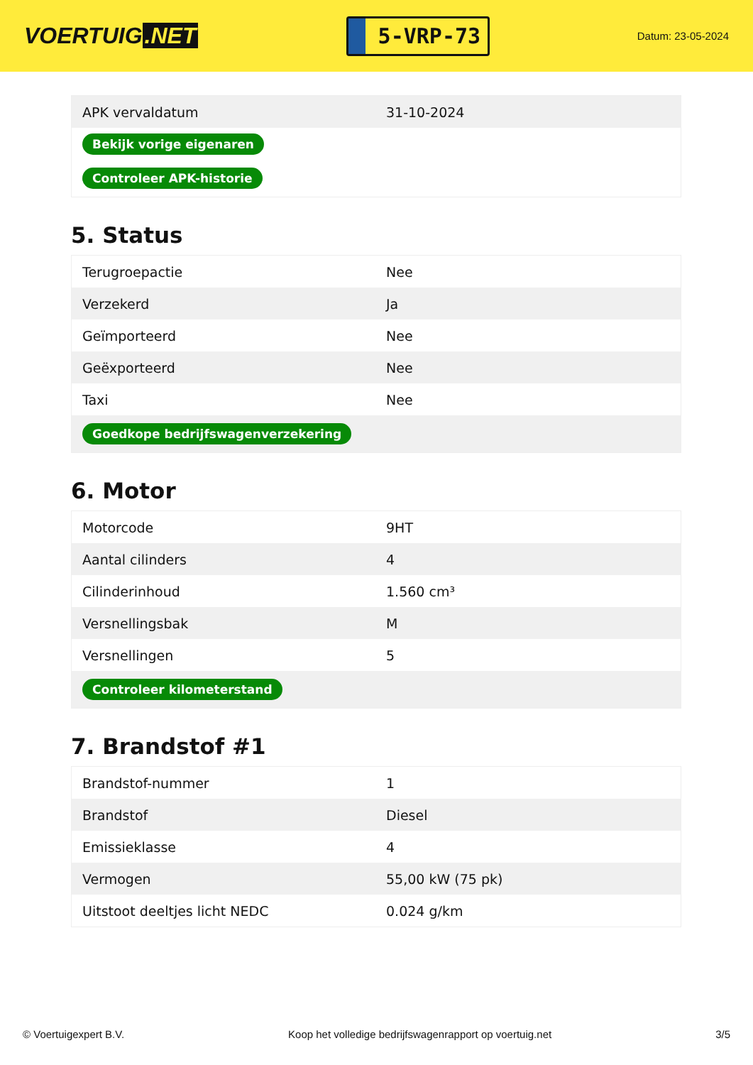VOERTUIG.NET
5-VRP-73
Datum: 23-05-2024
| APK vervaldatum | 31-10-2024 |
| Bekijk vorige eigenaren | |
| Controleer APK-historie | |
5. Status
| Terugroepactie | Nee |
| Verzekerd | Ja |
| Geïmporteerd | Nee |
| Geëxporteerd | Nee |
| Taxi | Nee |
| Goedkope bedrijfswagenverzekering | |
6. Motor
| Motorcode | 9HT |
| Aantal cilinders | 4 |
| Cilinderinhoud | 1.560 cm³ |
| Versnellingsbak | M |
| Versnellingen | 5 |
| Controleer kilometerstand | |
7. Brandstof #1
| Brandstof-nummer | 1 |
| Brandstof | Diesel |
| Emissieklasse | 4 |
| Vermogen | 55,00 kW (75 pk) |
| Uitstoot deeltjes licht NEDC | 0.024 g/km |
© Voertuigexpert B.V. Koop het volledige bedrijfswagenrapport op voertuig.net 3/5